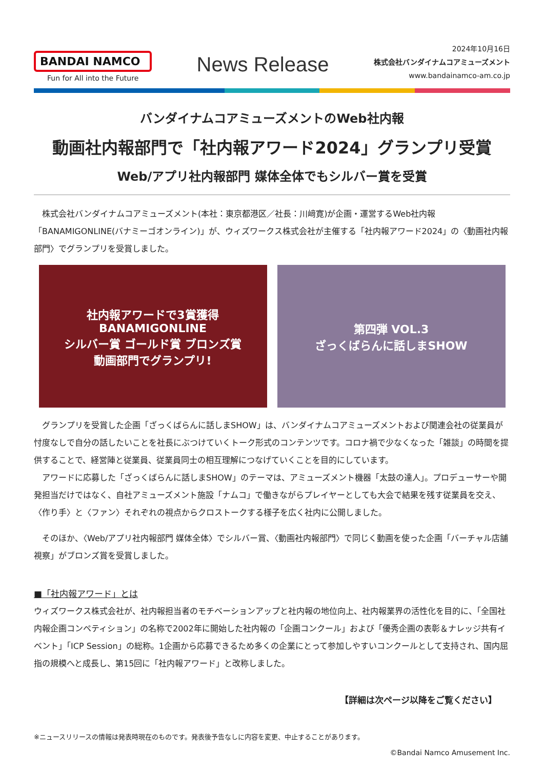BANDAI NAMCO
Fun for All into the Future
News Release
2024年10月16日
株式会社バンダイナムコアミューズメント
www.bandainamco-am.co.jp
バンダイナムコアミューズメントのWeb社内報
動画社内報部門で「社内報アワード2024」グランプリ受賞
Web/アプリ社内報部門 媒体全体でもシルバー賞を受賞
株式会社バンダイナムコアミューズメント(本社：東京都港区／社長：川﨑寛)が企画・運営するWeb社内報「BANAMIGONLINE(バナミーゴオンライン)」が、ウィズワークス株式会社が主催する「社内報アワード2024」の〈動画社内報部門〉でグランプリを受賞しました。
社内報アワードで3賞獲得
BANAMIGONLINE
シルバー賞 ゴールド賞 ブロンズ賞
動画部門でグランプリ!
第四弾 VOL.3
ざっくばらんに話しまSHOW
グランプリを受賞した企画「ざっくばらんに話しまSHOW」は、バンダイナムコアミューズメントおよび関連会社の従業員が忖度なしで自分の話したいことを社長にぶつけていくトーク形式のコンテンツです。コロナ禍で少なくなった「雑談」の時間を提供することで、経営陣と従業員、従業員同士の相互理解につなげていくことを目的にしています。
アワードに応募した「ざっくばらんに話しまSHOW」のテーマは、アミューズメント機器「太鼓の達人」。プロデューサーや開発担当だけではなく、自社アミューズメント施設「ナムコ」で働きながらプレイヤーとしても大会で結果を残す従業員を交え、〈作り手〉と〈ファン〉それぞれの視点からクロストークする様子を広く社内に公開しました。
そのほか、〈Web/アプリ社内報部門 媒体全体〉でシルバー賞、〈動画社内報部門〉で同じく動画を使った企画「バーチャル店舗視察」がブロンズ賞を受賞しました。
■「社内報アワード」とは
ウィズワークス株式会社が、社内報担当者のモチベーションアップと社内報の地位向上、社内報業界の活性化を目的に、「全国社内報企画コンペティション」の名称で2002年に開始した社内報の「企画コンクール」および「優秀企画の表彰＆ナレッジ共有イベント」「ICP Session」の総称。1企画から応募できるため多くの企業にとって参加しやすいコンクールとして支持され、国内屈指の規模へと成長し、第15回に「社内報アワード」と改称しました。
【詳細は次ページ以降をご覧ください】
※ニュースリリースの情報は発表時現在のものです。発表後予告なしに内容を変更、中止することがあります。
©Bandai Namco Amusement Inc.